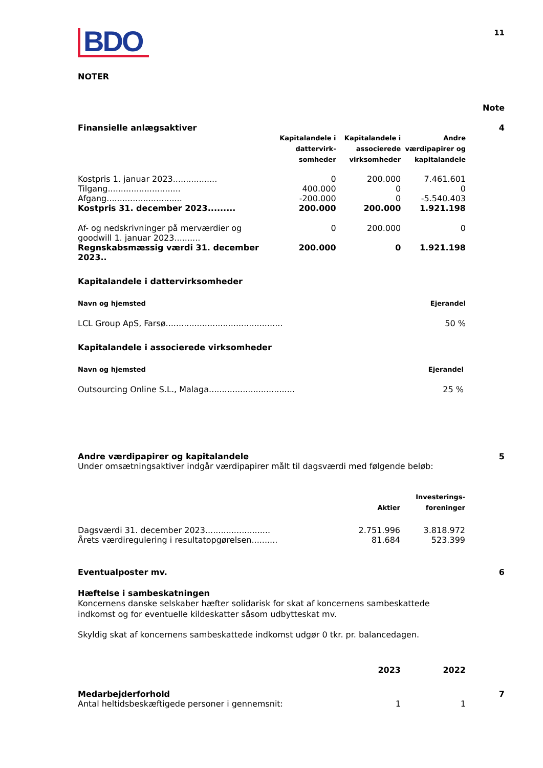BDO
11
NOTER
Note
Finansielle anlægsaktiver 4
| | Kapitalandele i dattervirk- somheder | Kapitalandele i associerede virksomheder | Andre værdipapirer og kapitalandele |
| --- | --- | --- | --- |
| Kostpris 1. januar 2023................. | 0 | 200.000 | 7.461.601 |
| Tilgang............................ | 400.000 | 0 | 0 |
| Afgang............................. | -200.000 | 0 | -5.540.403 |
| Kostpris 31. december 2023......... | 200.000 | 200.000 | 1.921.198 |
| Af- og nedskrivninger på merværdier og goodwill 1. januar 2023.......... | 0 | 200.000 | 0 |
| Regnskabsmæssig værdi 31. december 2023.. | 200.000 | 0 | 1.921.198 |
Kapitalandele i dattervirksomheder
Navn og hjemsted Ejerandel
LCL Group ApS, Farsø............................................. 50 %
Kapitalandele i associerede virksomheder
Navn og hjemsted Ejerandel
Outsourcing Online S.L., Malaga................................. 25 %
Andre værdipapirer og kapitalandele
5
Under omsætningsaktiver indgår værdipapirer målt til dagsværdi med følgende beløb:
| | Aktier | Investerings- foreninger |
| --- | --- | --- |
| Dagsværdi 31. december 2023......................... | 2.751.996 | 3.818.972 |
| Årets værdiregulering i resultatopgørelsen.......... | 81.684 | 523.399 |
Eventualposter mv. 6
Hæftelse i sambeskatningen
Koncernens danske selskaber hæfter solidarisk for skat af koncernens sambeskattede indkomst og for eventuelle kildeskatter såsom udbytteskat mv.
Skyldig skat af koncernens sambeskattede indkomst udgør 0 tkr. pr. balancedagen.
| | 2023 | 2022 |
Medarbejderforhold 7
| Antal heltidsbeskæftigede personer i gennemsnit: | 1 | 1 |